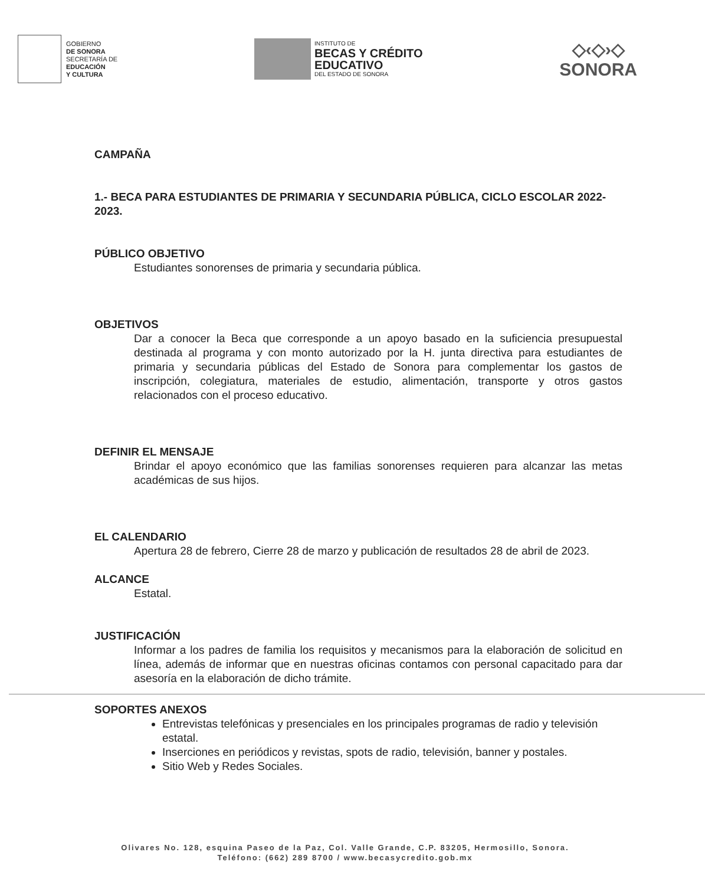GOBIERNO
DE SONORA
SECRETARÍA DE
EDUCACIÓN
Y CULTURA
INSTITUTO DE
BECAS Y CRÉDITO
EDUCATIVO
DEL ESTADO DE SONORA
◇‹◇›◇
SONORA
CAMPAÑA
1.- BECA PARA ESTUDIANTES DE PRIMARIA Y SECUNDARIA PÚBLICA, CICLO ESCOLAR 2022-2023.
PÚBLICO OBJETIVO
Estudiantes sonorenses de primaria y secundaria pública.
OBJETIVOS
Dar a conocer la Beca que corresponde a un apoyo basado en la suficiencia presupuestal destinada al programa y con monto autorizado por la H. junta directiva para estudiantes de primaria y secundaria públicas del Estado de Sonora para complementar los gastos de inscripción, colegiatura, materiales de estudio, alimentación, transporte y otros gastos relacionados con el proceso educativo.
DEFINIR EL MENSAJE
Brindar el apoyo económico que las familias sonorenses requieren para alcanzar las metas académicas de sus hijos.
EL CALENDARIO
Apertura 28 de febrero, Cierre 28 de marzo y publicación de resultados 28 de abril de 2023.
ALCANCE
Estatal.
JUSTIFICACIÓN
Informar a los padres de familia los requisitos y mecanismos para la elaboración de solicitud en línea, además de informar que en nuestras oficinas contamos con personal capacitado para dar asesoría en la elaboración de dicho trámite.
SOPORTES ANEXOS
Entrevistas telefónicas y presenciales en los principales programas de radio y televisión estatal.
Inserciones en periódicos y revistas, spots de radio, televisión, banner y postales.
Sitio Web y Redes Sociales.
Olivares No. 128, esquina Paseo de la Paz, Col. Valle Grande, C.P. 83205, Hermosillo, Sonora.
Teléfono: (662) 289 8700 / www.becasycredito.gob.mx